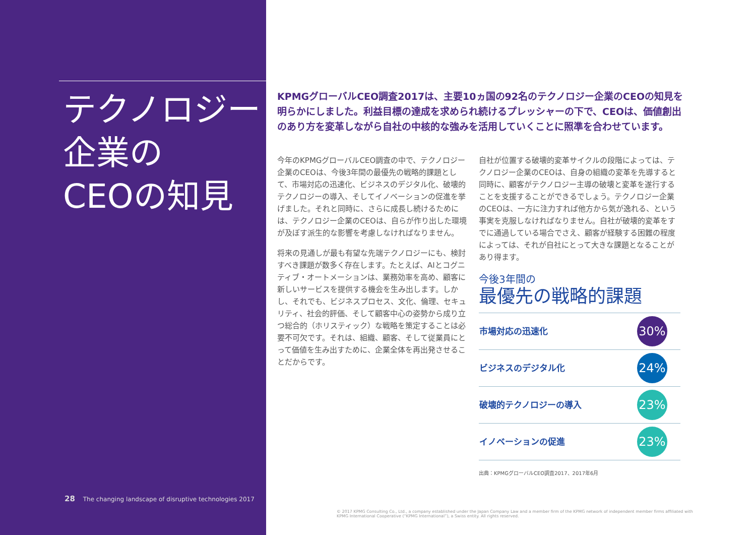テクノロジー
企業の
CEOの知見
28 The changing landscape of disruptive technologies 2017
KPMGグローバルCEO調査2017は、主要10ヵ国の92名のテクノロジー企業のCEOの知見を明らかにしました。利益目標の達成を求められ続けるプレッシャーの下で、CEOは、価値創出のあり方を変革しながら自社の中核的な強みを活用していくことに照準を合わせています。
今年のKPMGグローバルCEO調査の中で、テクノロジー企業のCEOは、今後3年間の最優先の戦略的課題として、市場対応の迅速化、ビジネスのデジタル化、破壊的テクノロジーの導入、そしてイノベーションの促進を挙げました。それと同時に、さらに成長し続けるためには、テクノロジー企業のCEOは、自らが作り出した環境が及ぼす派生的な影響を考慮しなければなりません。
将来の見通しが最も有望な先端テクノロジーにも、検討すべき課題が数多く存在します。たとえば、AIとコグニティブ・オートメーションは、業務効率を高め、顧客に新しいサービスを提供する機会を生み出します。しかし、それでも、ビジネスプロセス、文化、倫理、セキュリティ、社会的評価、そして顧客中心の姿勢から成り立つ総合的（ホリスティック）な戦略を策定することは必要不可欠です。それは、組織、顧客、そして従業員にとって価値を生み出すために、企業全体を再出発させることだからです。
自社が位置する破壊的変革サイクルの段階によっては、テクノロジー企業のCEOは、自身の組織の変革を先導すると同時に、顧客がテクノロジー主導の破壊と変革を遂行することを支援することができるでしょう。テクノロジー企業のCEOは、一方に注力すれば他方から気が逸れる、という事実を克服しなければなりません。自社が破壊的変革をすでに通過している場合でさえ、顧客が経験する困難の程度によっては、それが自社にとって大きな課題となることがあり得ます。
今後3年間の
最優先の戦略的課題
| 市場対応の迅速化 | 30% |
| ビジネスのデジタル化 | 24% |
| 破壊的テクノロジーの導入 | 23% |
| イノベーションの促進 | 23% |
出典：KPMGグローバルCEO調査2017、2017年6月
© 2017 KPMG Consulting Co., Ltd., a company established under the Japan Company Law and a member firm of the KPMG network of independent member firms affiliated with KPMG International Cooperative (“KPMG International”), a Swiss entity. All rights reserved.